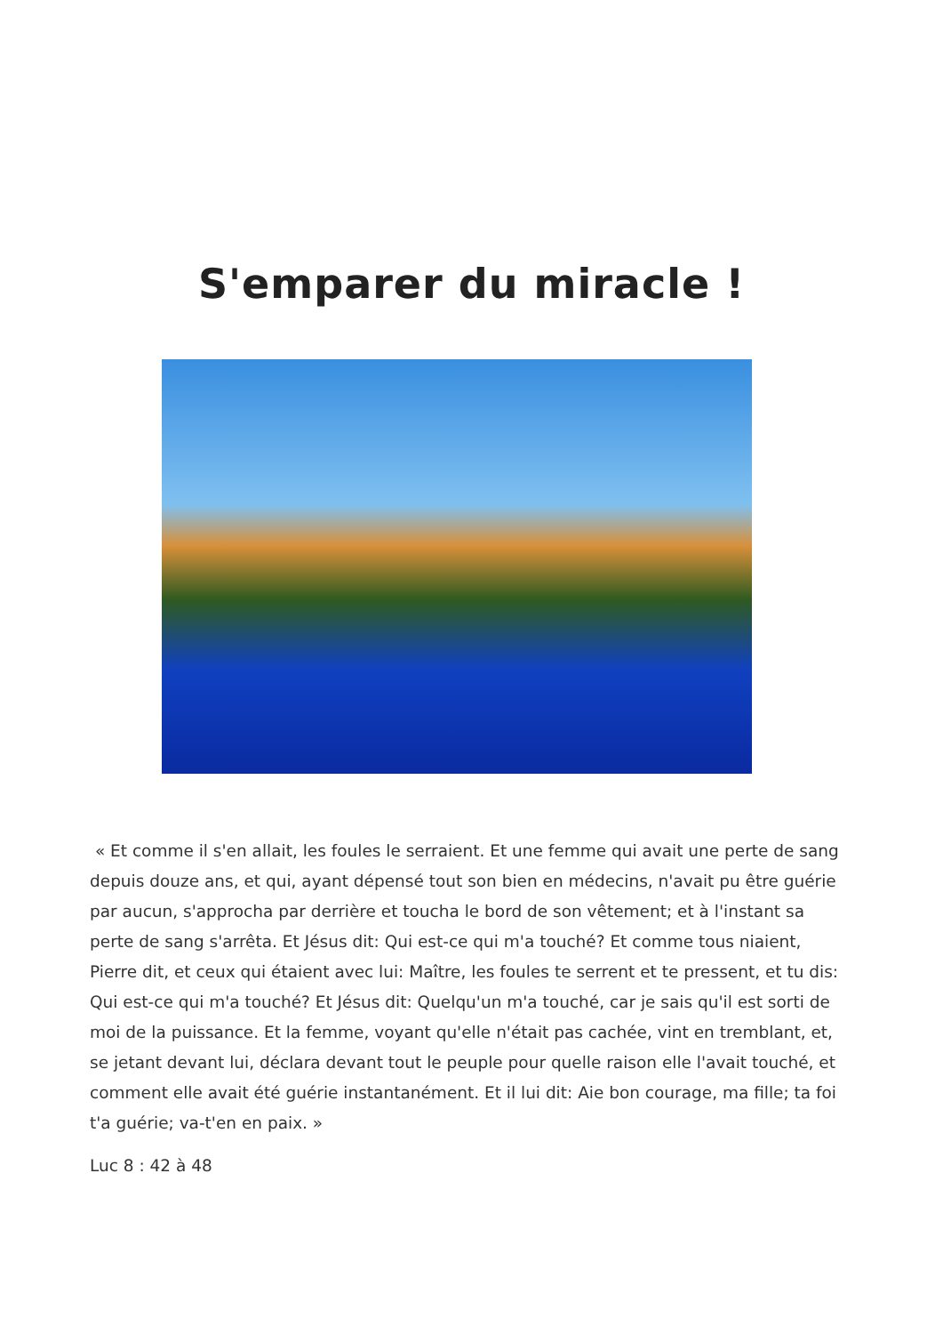S'emparer du miracle !
« Et comme il s'en allait, les foules le serraient. Et une femme qui avait une perte de sang depuis douze ans, et qui, ayant dépensé tout son bien en médecins, n'avait pu être guérie par aucun, s'approcha par derrière et toucha le bord de son vêtement; et à l'instant sa perte de sang s'arrêta. Et Jésus dit: Qui est-ce qui m'a touché? Et comme tous niaient, Pierre dit, et ceux qui étaient avec lui: Maître, les foules te serrent et te pressent, et tu dis: Qui est-ce qui m'a touché? Et Jésus dit: Quelqu'un m'a touché, car je sais qu'il est sorti de moi de la puissance. Et la femme, voyant qu'elle n'était pas cachée, vint en tremblant, et, se jetant devant lui, déclara devant tout le peuple pour quelle raison elle l'avait touché, et comment elle avait été guérie instantanément. Et il lui dit: Aie bon courage, ma fille; ta foi t'a guérie; va-t'en en paix. »
Luc 8 : 42 à 48